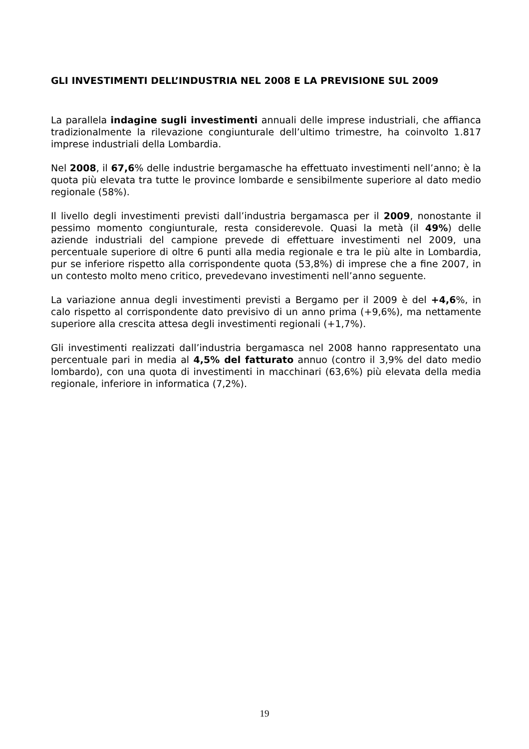GLI INVESTIMENTI DELL’INDUSTRIA NEL 2008 E LA PREVISIONE SUL 2009
La parallela indagine sugli investimenti annuali delle imprese industriali, che affianca tradizionalmente la rilevazione congiunturale dell’ultimo trimestre, ha coinvolto 1.817 imprese industriali della Lombardia.
Nel 2008, il 67,6% delle industrie bergamasche ha effettuato investimenti nell’anno; è la quota più elevata tra tutte le province lombarde e sensibilmente superiore al dato medio regionale (58%).
Il livello degli investimenti previsti dall’industria bergamasca per il 2009, nonostante il pessimo momento congiunturale, resta considerevole. Quasi la metà (il 49%) delle aziende industriali del campione prevede di effettuare investimenti nel 2009, una percentuale superiore di oltre 6 punti alla media regionale e tra le più alte in Lombardia, pur se inferiore rispetto alla corrispondente quota (53,8%) di imprese che a fine 2007, in un contesto molto meno critico, prevedevano investimenti nell’anno seguente.
La variazione annua degli investimenti previsti a Bergamo per il 2009 è del +4,6%, in calo rispetto al corrispondente dato previsivo di un anno prima (+9,6%), ma nettamente superiore alla crescita attesa degli investimenti regionali (+1,7%).
Gli investimenti realizzati dall’industria bergamasca nel 2008 hanno rappresentato una percentuale pari in media al 4,5% del fatturato annuo (contro il 3,9% del dato medio lombardo), con una quota di investimenti in macchinari (63,6%) più elevata della media regionale, inferiore in informatica (7,2%).
19